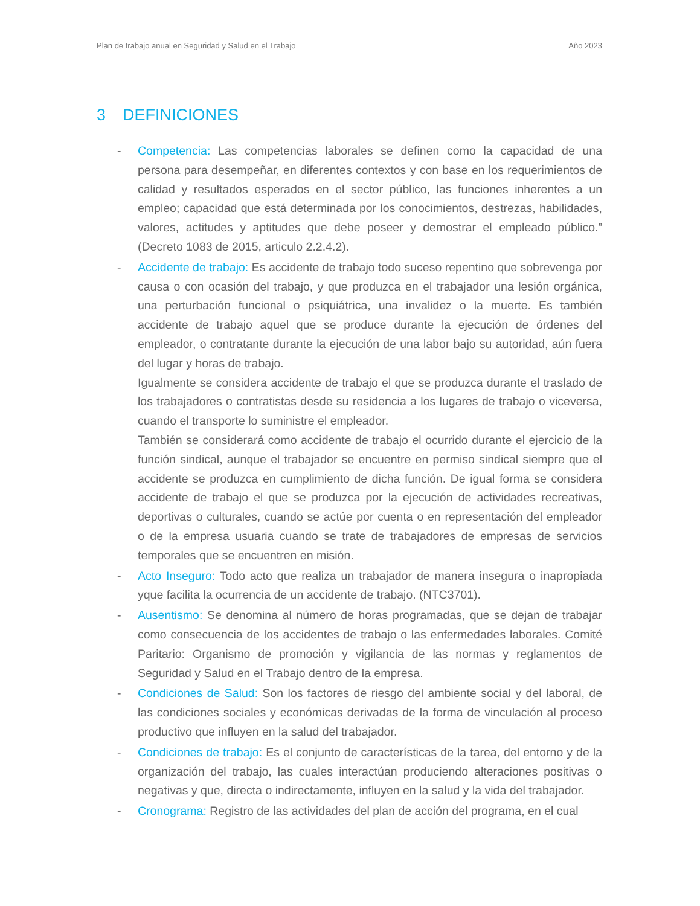Plan de trabajo anual en Seguridad y Salud en el Trabajo Año 2023
3 DEFINICIONES
- Competencia: Las competencias laborales se definen como la capacidad de una persona para desempeñar, en diferentes contextos y con base en los requerimientos de calidad y resultados esperados en el sector público, las funciones inherentes a un empleo; capacidad que está determinada por los conocimientos, destrezas, habilidades, valores, actitudes y aptitudes que debe poseer y demostrar el empleado público.” (Decreto 1083 de 2015, articulo 2.2.4.2).
- Accidente de trabajo: Es accidente de trabajo todo suceso repentino que sobrevenga por causa o con ocasión del trabajo, y que produzca en el trabajador una lesión orgánica, una perturbación funcional o psiquiátrica, una invalidez o la muerte. Es también accidente de trabajo aquel que se produce durante la ejecución de órdenes del empleador, o contratante durante la ejecución de una labor bajo su autoridad, aún fuera del lugar y horas de trabajo.
Igualmente se considera accidente de trabajo el que se produzca durante el traslado de los trabajadores o contratistas desde su residencia a los lugares de trabajo o viceversa, cuando el transporte lo suministre el empleador.
También se considerará como accidente de trabajo el ocurrido durante el ejercicio de la función sindical, aunque el trabajador se encuentre en permiso sindical siempre que el accidente se produzca en cumplimiento de dicha función. De igual forma se considera accidente de trabajo el que se produzca por la ejecución de actividades recreativas, deportivas o culturales, cuando se actúe por cuenta o en representación del empleador o de la empresa usuaria cuando se trate de trabajadores de empresas de servicios temporales que se encuentren en misión.
- Acto Inseguro: Todo acto que realiza un trabajador de manera insegura o inapropiada yque facilita la ocurrencia de un accidente de trabajo. (NTC3701).
- Ausentismo: Se denomina al número de horas programadas, que se dejan de trabajar como consecuencia de los accidentes de trabajo o las enfermedades laborales. Comité Paritario: Organismo de promoción y vigilancia de las normas y reglamentos de Seguridad y Salud en el Trabajo dentro de la empresa.
- Condiciones de Salud: Son los factores de riesgo del ambiente social y del laboral, de las condiciones sociales y económicas derivadas de la forma de vinculación al proceso productivo que influyen en la salud del trabajador.
- Condiciones de trabajo: Es el conjunto de características de la tarea, del entorno y de la organización del trabajo, las cuales interactúan produciendo alteraciones positivas o negativas y que, directa o indirectamente, influyen en la salud y la vida del trabajador.
- Cronograma: Registro de las actividades del plan de acción del programa, en el cual